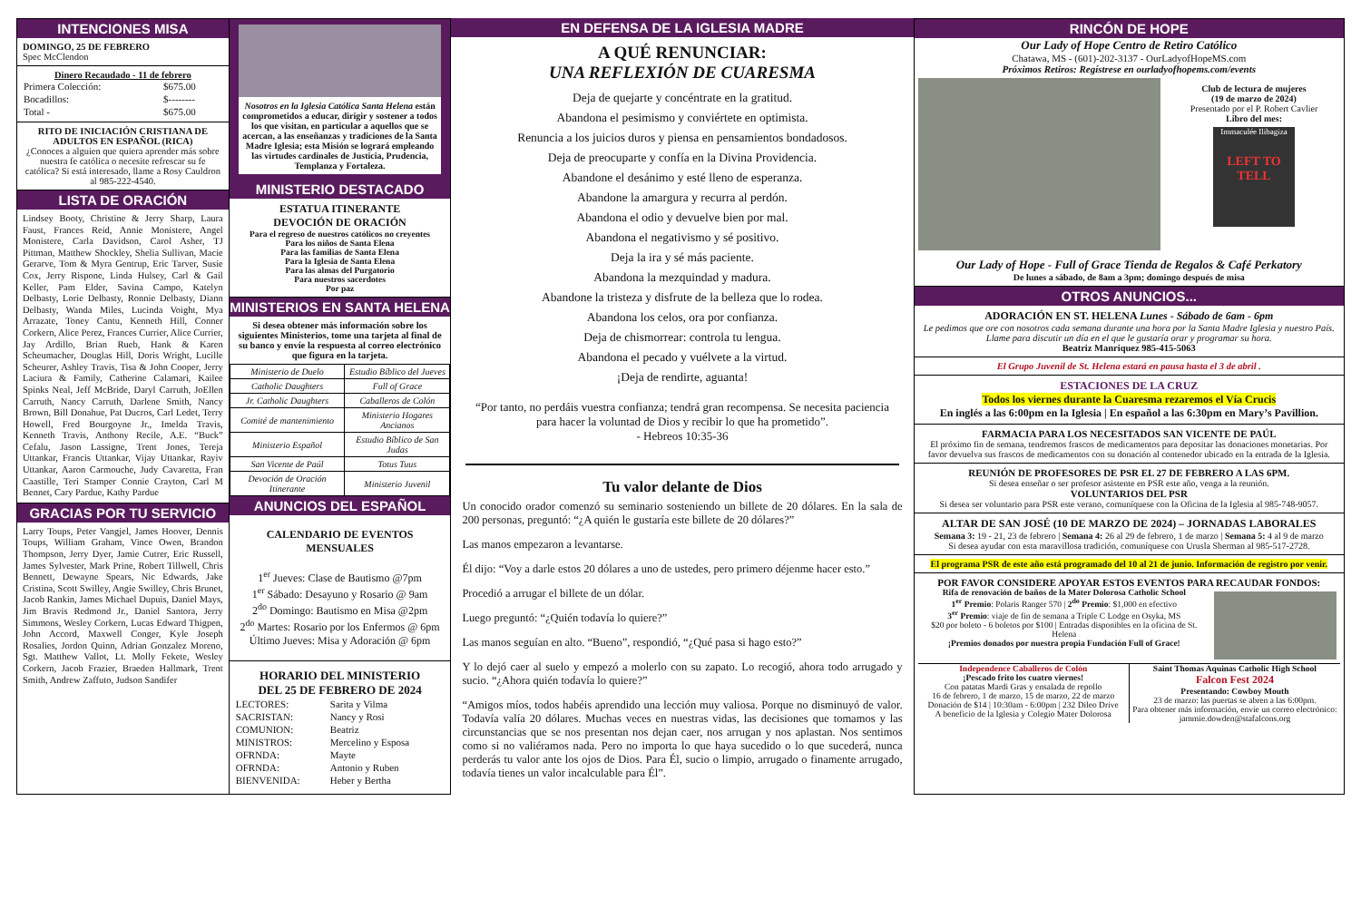INTENCIONES MISA
DOMINGO, 25 DE FEBRERO
Spec McClendon
Dinero Recaudado - 11 de febrero
| Primera Colección: | $675.00 |
| Bocadillos: | $-------- |
| Total - | $675.00 |
RITO DE INICIACIÓN CRISTIANA DE ADULTOS EN ESPAÑOL (RICA)
¿Conoces a alguien que quiera aprender más sobre nuestra fe católica o necesite refrescar su fe católica? Si está interesado, llame a Rosy Cauldron al 985-222-4540.
LISTA DE ORACIÓN
Lindsey Booty, Christine & Jerry Sharp, Laura Faust, Frances Reid, Annie Monistere, Angel Monistere, Carla Davidson, Carol Asher, TJ Pittman, Matthew Shockley, Shelia Sullivan, Macie Gerarve, Tom & Myra Gentrup, Eric Tarver, Susie Cox, Jerry Rispone, Linda Hulsey, Carl & Gail Keller, Pam Elder, Savina Campo, Katelyn Delbasty, Lorie Delbasty, Ronnie Delbasty, Diann Delbasty, Wanda Miles, Lucinda Voight, Mya Arrazate, Toney Cantu, Kenneth Hill, Conner Corkern, Alice Perez, Frances Currier, Alice Currier, Jay Ardillo, Brian Rueb, Hank & Karen Scheumacher, Douglas Hill, Doris Wright, Lucille Scheurer, Ashley Travis, Tisa & John Cooper, Jerry Laciura & Family, Catherine Calamari, Kailee Spinks Neal, Jeff McBride, Daryl Carruth, JoEllen Carruth, Nancy Carruth, Darlene Smith, Nancy Brown, Bill Donahue, Pat Ducros, Carl Ledet, Terry Howell, Fred Bourgoyne Jr., Imelda Travis, Kenneth Travis, Anthony Recile, A.E. “Buck” Cefalu, Jason Lassigne, Trent Jones, Tereja Uttankar, Francis Uttankar, Vijay Uttankar, Rayiv Uttankar, Aaron Carmouche, Judy Cavaretta, Fran Caastille, Teri Stamper Connie Crayton, Carl M Bennet, Cary Pardue, Kathy Pardue
GRACIAS POR TU SERVICIO
Larry Toups, Peter Vangjel, James Hoover, Dennis Toups, William Graham, Vince Owen, Brandon Thompson, Jerry Dyer, Jamie Cutrer, Eric Russell, James Sylvester, Mark Prine, Robert Tillwell, Chris Bennett, Dewayne Spears, Nic Edwards, Jake Cristina, Scott Swilley, Angie Swilley, Chris Brunet, Jacob Rankin, James Michael Dupuis, Daniel Mays, Jim Bravis Redmond Jr., Daniel Santora, Jerry Simmons, Wesley Corkern, Lucas Edward Thigpen, John Accord, Maxwell Conger, Kyle Joseph Rosalies, Jordon Quinn, Adrian Gonzalez Moreno, Sgt. Matthew Vallot, Lt. Molly Fekete, Wesley Corkern, Jacob Frazier, Braeden Hallmark, Trent Smith, Andrew Zaffuto, Judson Sandifer
Nosotros en la Iglesia Católica Santa Helena están comprometidos a educar, dirigir y sostener a todos los que visitan, en particular a aquellos que se acercan, a las enseñanzas y tradiciones de la Santa Madre Iglesia; esta Misión se logrará empleando las virtudes cardinales de Justicia, Prudencia, Templanza y Fortaleza.
MINISTERIO DESTACADO
ESTATUA ITINERANTE
DEVOCIÓN DE ORACIÓN
Para el regreso de nuestros católicos no creyentes
Para los niños de Santa Elena
Para las familias de Santa Elena
Para la Iglesia de Santa Elena
Para las almas del Purgatorio
Para nuestros sacerdotes
Por paz
MINISTERIOS EN SANTA HELENA
Si desea obtener más información sobre los siguientes Ministerios, tome una tarjeta al final de su banco y envíe la respuesta al correo electrónico que figura en la tarjeta.
| Ministerio de Duelo | Estudio Bíblico del Jueves |
| Catholic Daughters | Full of Grace |
| Jr. Catholic Daughters | Caballeros de Colón |
| Comité de mantenimiento | Ministerio Hogares Ancianos |
| Ministerio Español | Estudio Bíblico de San Judas |
| San Vicente de Paúl | Totus Tuus |
| Devoción de Oración Itinerante | Ministerio Juvenil |
ANUNCIOS DEL ESPAÑOL
CALENDARIO DE EVENTOS MENSUALES
1<sup>er</sup> Jueves: Clase de Bautismo @7pm
1<sup>er</sup> Sábado: Desayuno y Rosario @ 9am
2<sup>do</sup> Domingo: Bautismo en Misa @2pm
2<sup>do</sup> Martes: Rosario por los Enfermos @ 6pm
Último Jueves: Misa y Adoración @ 6pm
HORARIO DEL MINISTERIO
DEL 25 DE FEBRERO DE 2024
| LECTORES: | Sarita y Vilma |
| SACRISTAN: | Nancy y Rosi |
| COMUNION: | Beatriz |
| MINISTROS: | Mercelino y Esposa |
| OFRNDA: | Mayte |
| OFRNDA: | Antonio y Ruben |
| BIENVENIDA: | Heber y Bertha |
EN DEFENSA DE LA IGLESIA MADRE
A QUÉ RENUNCIAR:
UNA REFLEXIÓN DE CUARESMA
Deja de quejarte y concéntrate en la gratitud.
Abandona el pesimismo y conviértete en optimista.
Renuncia a los juicios duros y piensa en pensamientos bondadosos.
Deja de preocuparte y confía en la Divina Providencia.
Abandone el desánimo y esté lleno de esperanza.
Abandone la amargura y recurra al perdón.
Abandona el odio y devuelve bien por mal.
Abandona el negativismo y sé positivo.
Deja la ira y sé más paciente.
Abandona la mezquindad y madura.
Abandone la tristeza y disfrute de la belleza que lo rodea.
Abandona los celos, ora por confianza.
Deja de chismorrear: controla tu lengua.
Abandona el pecado y vuélvete a la virtud.
¡Deja de rendirte, aguanta!
“Por tanto, no perdáis vuestra confianza; tendrá gran recompensa. Se necesita paciencia para hacer la voluntad de Dios y recibir lo que ha prometido”.
- Hebreos 10:35-36
Tu valor delante de Dios
Un conocido orador comenzó su seminario sosteniendo un billete de 20 dólares. En la sala de 200 personas, preguntó: “¿A quién le gustaría este billete de 20 dólares?”
Las manos empezaron a levantarse.
Él dijo: “Voy a darle estos 20 dólares a uno de ustedes, pero primero déjenme hacer esto.”
Procedió a arrugar el billete de un dólar.
Luego preguntó: “¿Quién todavía lo quiere?”
Las manos seguían en alto. “Bueno”, respondió, “¿Qué pasa si hago esto?”
Y lo dejó caer al suelo y empezó a molerlo con su zapato. Lo recogió, ahora todo arrugado y sucio. “¿Ahora quién todavía lo quiere?”
“Amigos míos, todos habéis aprendido una lección muy valiosa. Porque no disminuyó de valor. Todavía valía 20 dólares. Muchas veces en nuestras vidas, las decisiones que tomamos y las circunstancias que se nos presentan nos dejan caer, nos arrugan y nos aplastan. Nos sentimos como si no valiéramos nada. Pero no importa lo que haya sucedido o lo que sucederá, nunca perderás tu valor ante los ojos de Dios. Para Él, sucio o limpio, arrugado o finamente arrugado, todavía tienes un valor incalculable para Él”.
RINCÓN DE HOPE
Our Lady of Hope Centro de Retiro Católico
Chatawa, MS - (601)-202-3137 - OurLadyofHopeMS.com
Próximos Retiros: Regístrese en ourladyofhopems.com/events
Club de lectura de mujeres
(19 de marzo de 2024)
Presentado por el P. Robert Cavlier
Libro del mes:
Immaculée Ilibagiza
LEFT TO TELL
Our Lady of Hope - Full of Grace Tienda de Regalos & Café Perkatory
De lunes a sábado, de 8am a 3pm; domingo después de misa
OTROS ANUNCIOS...
ADORACIÓN EN ST. HELENA Lunes - Sábado de 6am - 6pm
Le pedimos que ore con nosotros cada semana durante una hora por la Santa Madre Iglesia y nuestro País. Llame para discutir un día en el que le gustaría orar y programar su hora.
Beatriz Manriquez 985-415-5063
El Grupo Juvenil de St. Helena estará en pausa hasta el 3 de abril .
ESTACIONES DE LA CRUZ
Todos los viernes durante la Cuaresma rezaremos el Vía Crucis
En inglés a las 6:00pm en la Iglesia | En español a las 6:30pm en Mary’s Pavillion.
FARMACIA PARA LOS NECESITADOS SAN VICENTE DE PAÚL
El próximo fin de semana, tendremos frascos de medicamentos para depositar las donaciones monetarias. Por favor devuelva sus frascos de medicamentos con su donación al contenedor ubicado en la entrada de la Iglesia.
REUNIÓN DE PROFESORES DE PSR EL 27 DE FEBRERO A LAS 6PM.
Si desea enseñar o ser profesor asistente en PSR este año, venga a la reunión.
VOLUNTARIOS DEL PSR
Si desea ser voluntario para PSR este verano, comuníquese con la Oficina de la Iglesia al 985-748-9057.
ALTAR DE SAN JOSÉ (10 DE MARZO DE 2024) – JORNADAS LABORALES
Semana 3: 19 - 21, 23 de febrero | Semana 4: 26 al 29 de febrero, 1 de marzo | Semana 5: 4 al 9 de marzo
Si desea ayudar con esta maravillosa tradición, comuníquese con Urusla Sherman al 985-517-2728.
El programa PSR de este año está programado del 10 al 21 de junio. Información de registro por venir.
POR FAVOR CONSIDERE APOYAR ESTOS EVENTOS PARA RECAUDAR FONDOS:
Rifa de renovación de baños de la Mater Dolorosa Catholic School
1<sup>er</sup> Premio: Polaris Ranger 570 | 2<sup>do</sup> Premio: $1,000 en efectivo
3<sup>er</sup> Premio: viaje de fin de semana a Triple C Lodge en Osyka, MS
$20 por boleto - 6 boletos por $100 | Entradas disponibles en la oficina de St. Helena
¡Premios donados por nuestra propia Fundación Full of Grace!
Independence Caballeros de Colón
¡Pescado frito los cuatro viernes!
Con patatas Mardi Gras y ensalada de repollo
16 de febrero, 1 de marzo, 15 de marzo, 22 de marzo
Donación de $14 | 10:30am - 6:00pm | 232 Dileo Drive
A beneficio de la Iglesia y Colegio Mater Dolorosa
Saint Thomas Aquinas Catholic High School
Falcon Fest 2024
Presentando: Cowboy Mouth
23 de marzo: las puertas se abren a las 6:00pm.
Para obtener más información, envíe un correo electrónico: jammie.dowden@stafalcons.org